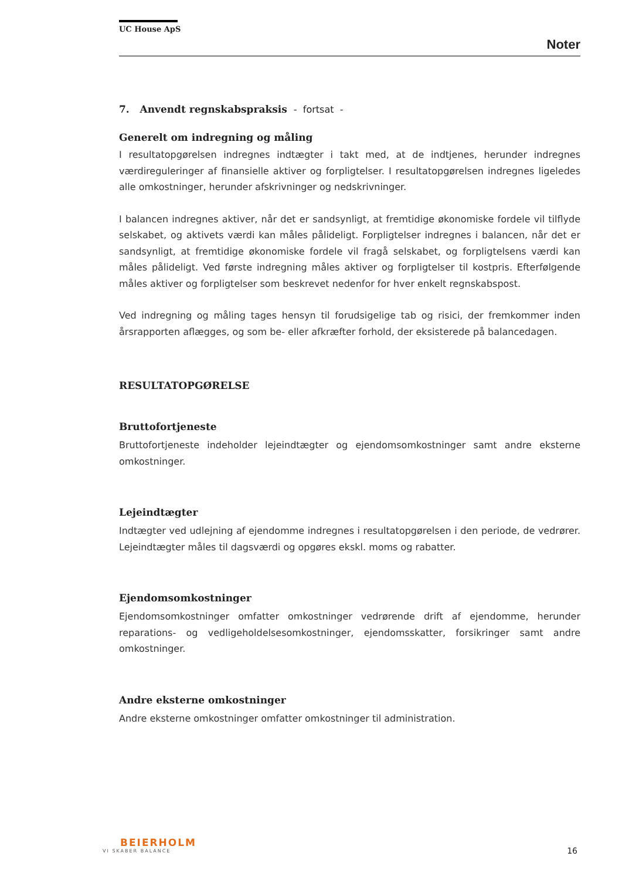UC House ApS
Noter
7. Anvendt regnskabspraksis - fortsat -
Generelt om indregning og måling
I resultatopgørelsen indregnes indtægter i takt med, at de indtjenes, herunder indregnes værdireguleringer af finansielle aktiver og forpligtelser. I resultatopgørelsen indregnes ligeledes alle omkostninger, herunder afskrivninger og nedskrivninger.
I balancen indregnes aktiver, når det er sandsynligt, at fremtidige økonomiske fordele vil tilflyde selskabet, og aktivets værdi kan måles pålideligt. Forpligtelser indregnes i balancen, når det er sandsynligt, at fremtidige økonomiske fordele vil fragå selskabet, og forpligtelsens værdi kan måles pålideligt. Ved første indregning måles aktiver og forpligtelser til kostpris. Efterfølgende måles aktiver og forpligtelser som beskrevet nedenfor for hver enkelt regnskabspost.
Ved indregning og måling tages hensyn til forudsigelige tab og risici, der fremkommer inden årsrapporten aflægges, og som be- eller afkræfter forhold, der eksisterede på balancedagen.
RESULTATOPGØRELSE
Bruttofortjeneste
Bruttofortjeneste indeholder lejeindtægter og ejendomsomkostninger samt andre eksterne omkostninger.
Lejeindtægter
Indtægter ved udlejning af ejendomme indregnes i resultatopgørelsen i den periode, de vedrører. Lejeindtægter måles til dagsværdi og opgøres ekskl. moms og rabatter.
Ejendomsomkostninger
Ejendomsomkostninger omfatter omkostninger vedrørende drift af ejendomme, herunder reparations- og vedligeholdelsesomkostninger, ejendomsskatter, forsikringer samt andre omkostninger.
Andre eksterne omkostninger
Andre eksterne omkostninger omfatter omkostninger til administration.
BEIERHOLM
VI SKABER BALANCE
16